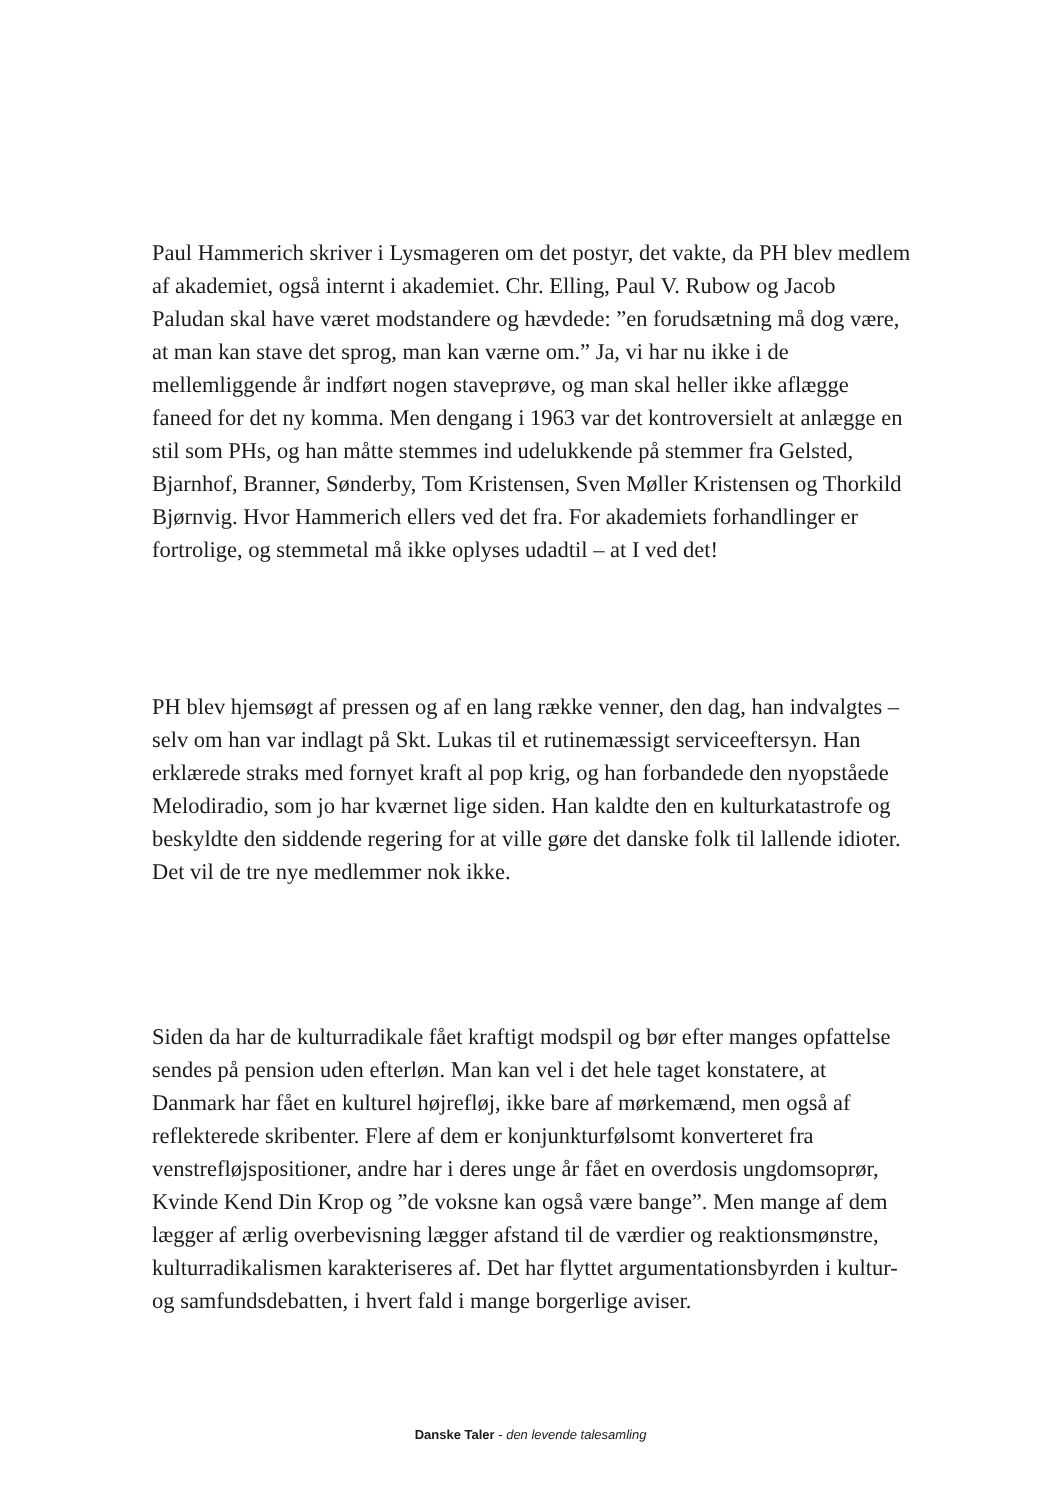Paul Hammerich skriver i Lysmageren om det postyr, det vakte, da PH blev medlem af akademiet, også internt i akademiet. Chr. Elling, Paul V. Rubow og Jacob Paludan skal have været modstandere og hævdede: ”en forudsætning må dog være, at man kan stave det sprog, man kan værne om.” Ja, vi har nu ikke i de mellemliggende år indført nogen staveprøve, og man skal heller ikke aflægge faneed for det ny komma. Men dengang i 1963 var det kontroversielt at anlægge en stil som PHs, og han måtte stemmes ind udelukkende på stemmer fra Gelsted, Bjarnhof, Branner, Sønderby, Tom Kristensen, Sven Møller Kristensen og Thorkild Bjørnvig. Hvor Hammerich ellers ved det fra. For akademiets forhandlinger er fortrolige, og stemmetal må ikke oplyses udadtil – at I ved det!
PH blev hjemsøgt af pressen og af en lang række venner, den dag, han indvalgtes – selv om han var indlagt på Skt. Lukas til et rutinemæssigt serviceeftersyn. Han erklærede straks med fornyet kraft al pop krig, og han forbandede den nyopståede Melodiradio, som jo har kværnet lige siden. Han kaldte den en kulturkatastrofe og beskyldte den siddende regering for at ville gøre det danske folk til lallende idioter. Det vil de tre nye medlemmer nok ikke.
Siden da har de kulturradikale fået kraftigt modspil og bør efter manges opfattelse sendes på pension uden efterløn. Man kan vel i det hele taget konstatere, at Danmark har fået en kulturel højrefløj, ikke bare af mørkemænd, men også af reflekterede skribenter. Flere af dem er konjunkturfølsomt konverteret fra venstrefløjspositioner, andre har i deres unge år fået en overdosis ungdomsoprør, Kvinde Kend Din Krop og ”de voksne kan også være bange”. Men mange af dem lægger af ærlig overbevisning lægger afstand til de værdier og reaktionsmønstre, kulturradikalismen karakteriseres af. Det har flyttet argumentationsbyrden i kultur- og samfundsdebatten, i hvert fald i mange borgerlige aviser.
Danske Taler - den levende talesamling